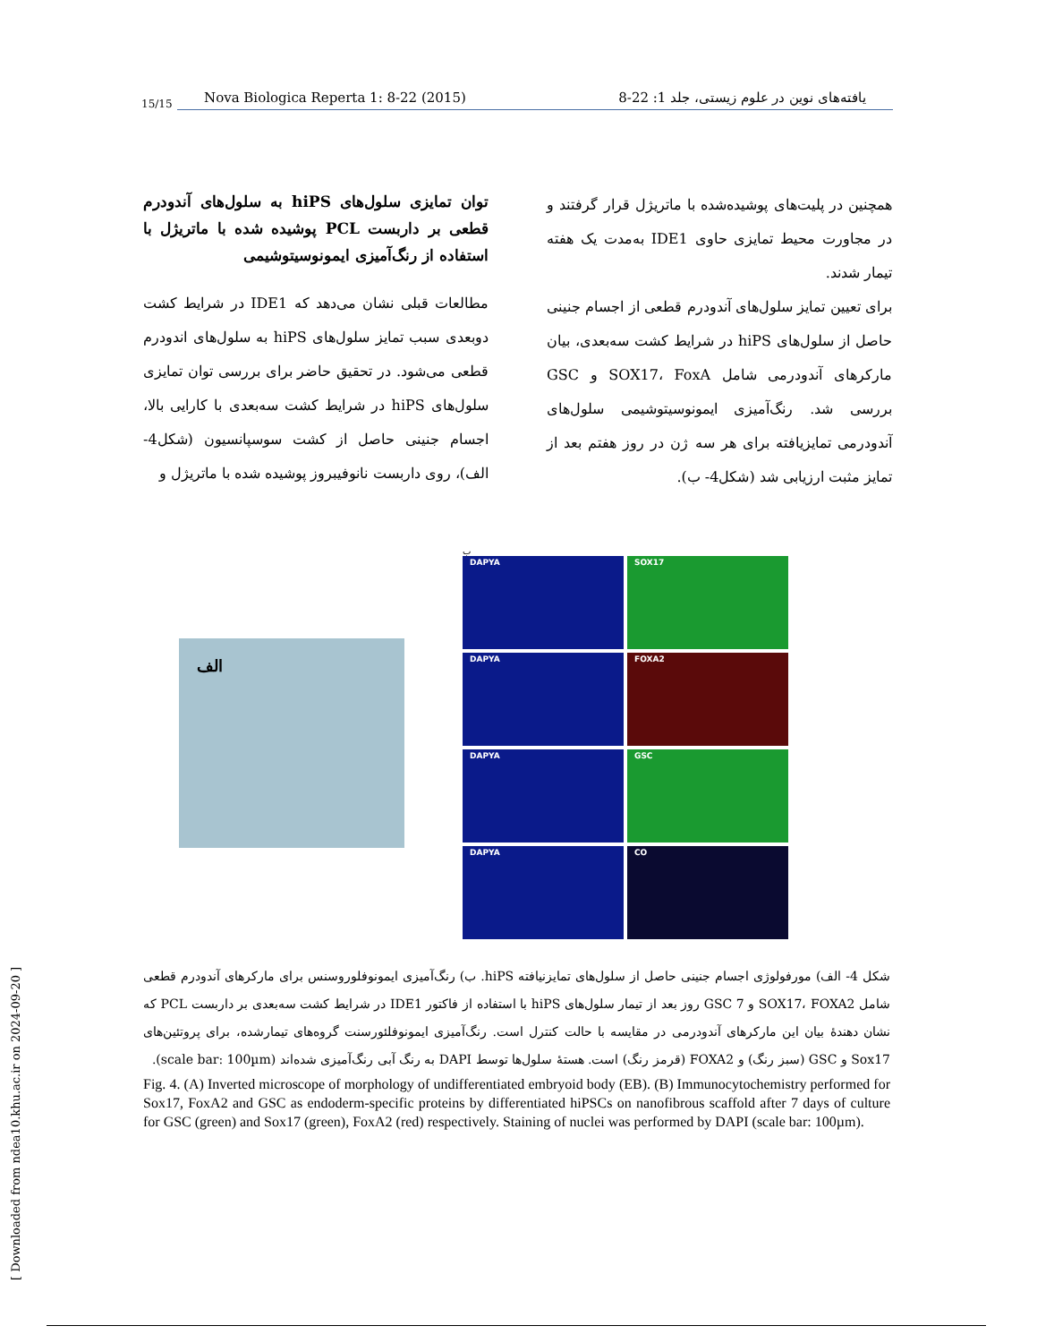15/15
Nova Biologica Reperta 1: 8-22 (2015) یافته‌های نوین در علوم زیستی، جلد 1: 22-8
توان تمایزی سلول‌های hiPS به سلول‌های آندودرم قطعی بر داربست PCL پوشیده شده با ماتریژل با استفاده از رنگ‌آمیزی ایمونوسیتوشیمی
مطالعات قبلی نشان می‌دهد که IDE1 در شرایط کشت دوبعدی سبب تمایز سلول‌های hiPS به سلول‌های اندودرم قطعی می‌شود. در تحقیق حاضر برای بررسی توان تمایزی سلول‌های hiPS در شرایط کشت سه‌بعدی با کارایی بالا، اجسام جنینی حاصل از کشت سوسپانسیون (شکل4- الف)، روی داربست نانوفیبروز پوشیده شده با ماتریژل و
همچنین در پلیت‌های پوشیده‌شده با ماتریژل قرار گرفتند و در مجاورت محیط تمایزی حاوی IDE1 به‌مدت یک هفته تیمار شدند.
برای تعیین تمایز سلول‌های آندودرم قطعی از اجسام جنینی حاصل از سلول‌های hiPS در شرایط کشت سه‌بعدی، بیان مارکرهای آندودرمی شامل SOX17، FoxA و GSC بررسی شد. رنگ‌آمیزی ایمونوسیتوشیمی سلول‌های آندودرمی تمایزیافته برای هر سه ژن در روز هفتم بعد از تمایز مثبت ارزیابی شد (شکل4- ب).
الف
ب
DAPYA
SOX17
DAPYA
FOXA2
DAPYA
GSC
DAPYA
CO
شکل 4- الف) مورفولوژی اجسام جنینی حاصل از سلول‌های تمایزنیافته hiPS. ب) رنگ‌آمیزی ایمونوفلوروسنس برای مارکرهای آندودرم قطعی شامل SOX17، FOXA2 و GSC 7 روز بعد از تیمار سلول‌های hiPS با استفاده از فاکتور IDE1 در شرایط کشت سه‌بعدی بر داربست PCL که نشان دهندهٔ بیان این مارکرهای آندودرمی در مقایسه با حالت کنترل است. رنگ‌آمیزی ایمونوفلئورسنت گروه‌های تیمارشده، برای پروتئین‌های Sox17 و GSC (سبز رنگ) و FOXA2 (قرمز رنگ) است. هستهٔ سلول‌ها توسط DAPI به رنگ آبی رنگ‌آمیزی شده‌اند (scale bar: 100µm).
Fig. 4. (A) Inverted microscope of morphology of undifferentiated embryoid body (EB). (B) Immunocytochemistry performed for Sox17, FoxA2 and GSC as endoderm-specific proteins by differentiated hiPSCs on nanofibrous scaffold after 7 days of culture for GSC (green) and Sox17 (green), FoxA2 (red) respectively. Staining of nuclei was performed by DAPI (scale bar: 100µm).
[ Downloaded from ndea10.khu.ac.ir on 2024-09-20 ]